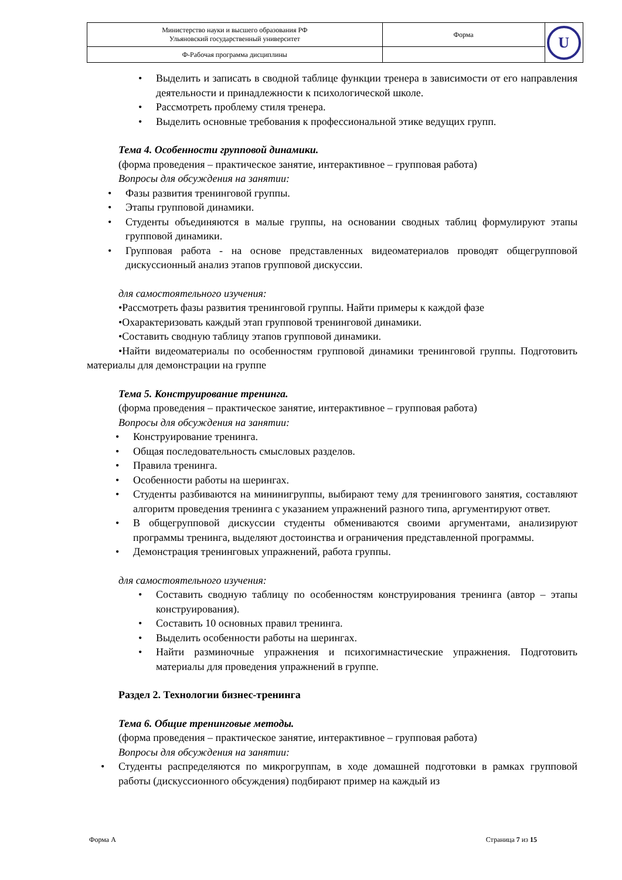| Министерство науки и высшего образования РФ Ульяновский государственный университет | Форма | U |
| Ф-Рабочая программа дисциплины | | |
• Выделить и записать в сводной таблице функции тренера в зависимости от его направления деятельности и принадлежности к психологической школе.
• Рассмотреть проблему стиля тренера.
• Выделить основные требования к профессиональной этике ведущих групп.
Тема 4. Особенности групповой динамики.
(форма проведения – практическое занятие, интерактивное – групповая работа)
Вопросы для обсуждения на занятии:
• Фазы развития тренинговой группы.
• Этапы групповой динамики.
• Студенты объединяются в малые группы, на основании сводных таблиц формулируют этапы групповой динамики.
• Групповая работа - на основе представленных видеоматериалов проводят общегрупповой дискуссионный анализ этапов групповой дискуссии.
для самостоятельного изучения:
•Рассмотреть фазы развития тренинговой группы. Найти примеры к каждой фазе
•Охарактеризовать каждый этап групповой тренинговой динамики.
•Составить сводную таблицу этапов групповой динамики.
•Найти видеоматериалы по особенностям групповой динамики тренинговой группы. Подготовить материалы для демонстрации на группе
Тема 5. Конструирование тренинга.
(форма проведения – практическое занятие, интерактивное – групповая работа)
Вопросы для обсуждения на занятии:
• Конструирование тренинга.
• Общая последовательность смысловых разделов.
• Правила тренинга.
• Особенности работы на шерингах.
• Студенты разбиваются на мининигруппы, выбирают тему для тренингового занятия, составляют алгоритм проведения тренинга с указанием упражнений разного типа, аргументируют ответ.
• В общегрупповой дискуссии студенты обмениваются своими аргументами, анализируют программы тренинга, выделяют достоинства и ограничения представленной программы.
• Демонстрация тренинговых упражнений, работа группы.
для самостоятельного изучения:
• Составить сводную таблицу по особенностям конструирования тренинга (автор – этапы конструирования).
• Составить 10 основных правил тренинга.
• Выделить особенности работы на шерингах.
• Найти разминочные упражнения и психогимнастические упражнения. Подготовить материалы для проведения упражнений в группе.
Раздел 2. Технологии бизнес-тренинга
Тема 6. Общие тренинговые методы.
(форма проведения – практическое занятие, интерактивное – групповая работа)
Вопросы для обсуждения на занятии:
• Студенты распределяются по микрогруппам, в ходе домашней подготовки в рамках групповой работы (дискуссионного обсуждения) подбирают пример на каждый из
Форма А Страница 7 из 15